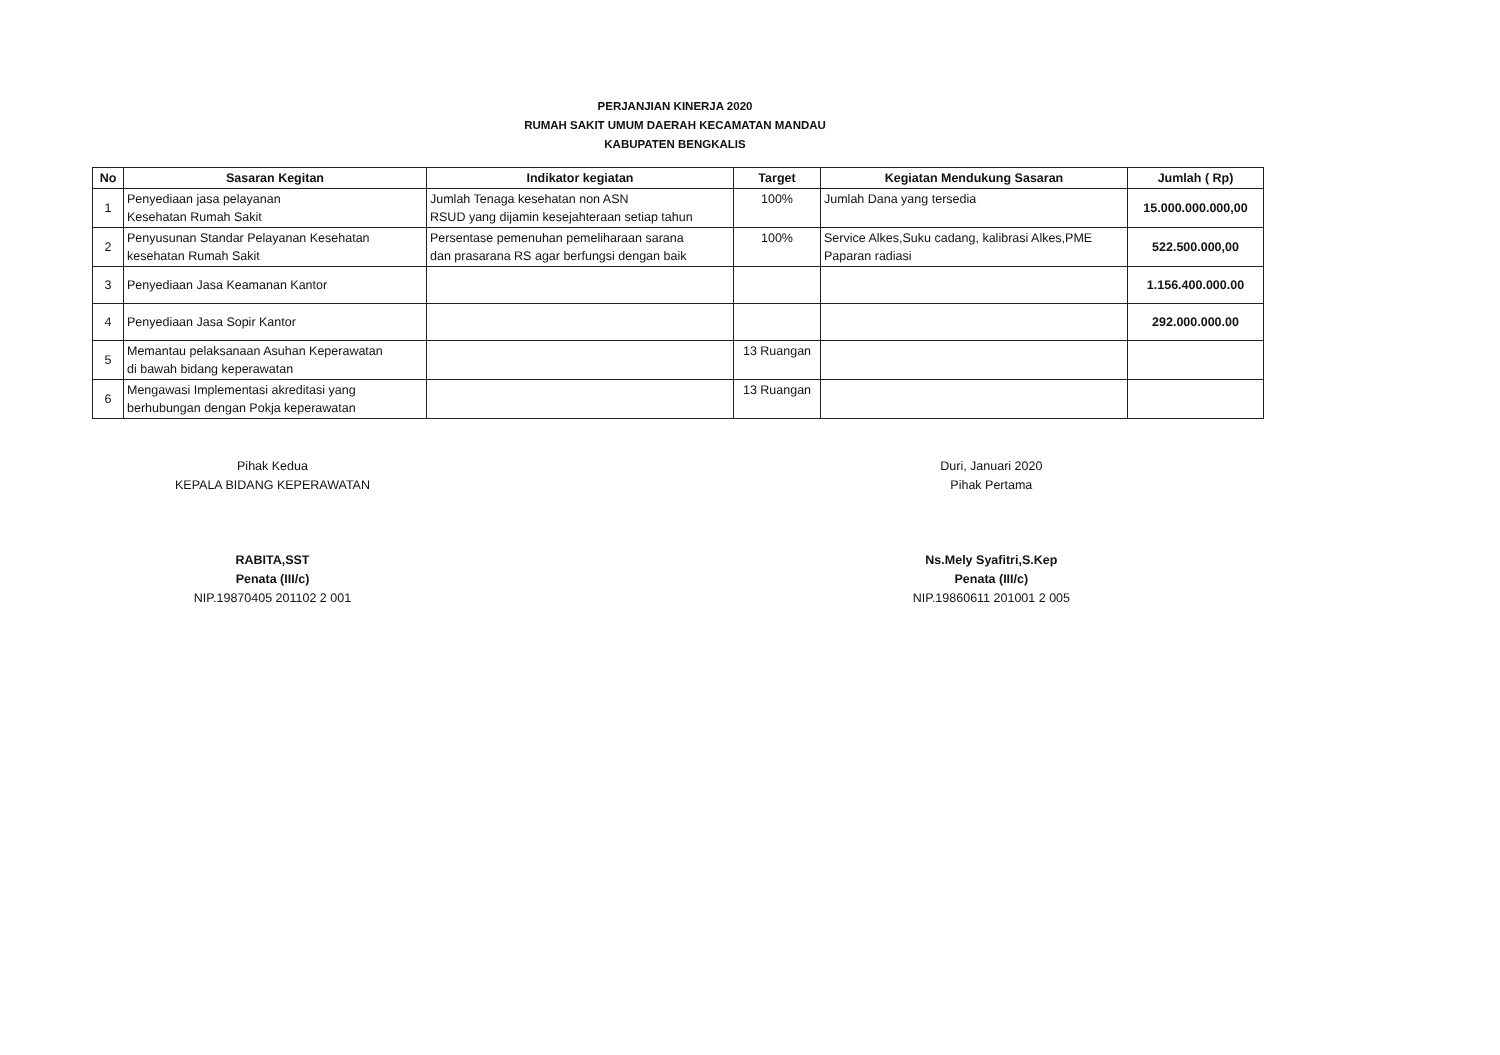PERJANJIAN KINERJA 2020
RUMAH SAKIT UMUM DAERAH KECAMATAN MANDAU
KABUPATEN BENGKALIS
| No | Sasaran Kegitan | Indikator kegiatan | Target | Kegiatan Mendukung Sasaran | Jumlah ( Rp) |
| --- | --- | --- | --- | --- | --- |
| 1 | Penyediaan jasa pelayanan Kesehatan Rumah Sakit | Jumlah Tenaga kesehatan non ASN RSUD yang dijamin kesejahteraan setiap tahun | 100% | Jumlah Dana yang tersedia | 15.000.000.000,00 |
| 2 | Penyusunan Standar Pelayanan Kesehatan kesehatan Rumah Sakit | Persentase pemenuhan pemeliharaan sarana dan prasarana RS agar berfungsi dengan baik | 100% | Service Alkes,Suku cadang, kalibrasi Alkes,PME Paparan radiasi | 522.500.000,00 |
| 3 | Penyediaan Jasa Keamanan Kantor | | | | 1.156.400.000.00 |
| 4 | Penyediaan Jasa Sopir Kantor | | | | 292.000.000.00 |
| 5 | Memantau pelaksanaan Asuhan Keperawatan di bawah bidang keperawatan | | 13 Ruangan | | |
| 6 | Mengawasi Implementasi akreditasi yang berhubungan dengan Pokja keperawatan | | 13 Ruangan | | |
Pihak Kedua
KEPALA BIDANG KEPERAWATAN
RABITA,SST
Penata (III/c)
NIP.19870405 201102 2 001
Duri, Januari 2020
Pihak Pertama
Ns.Mely Syafitri,S.Kep
Penata (III/c)
NIP.19860611 201001 2 005